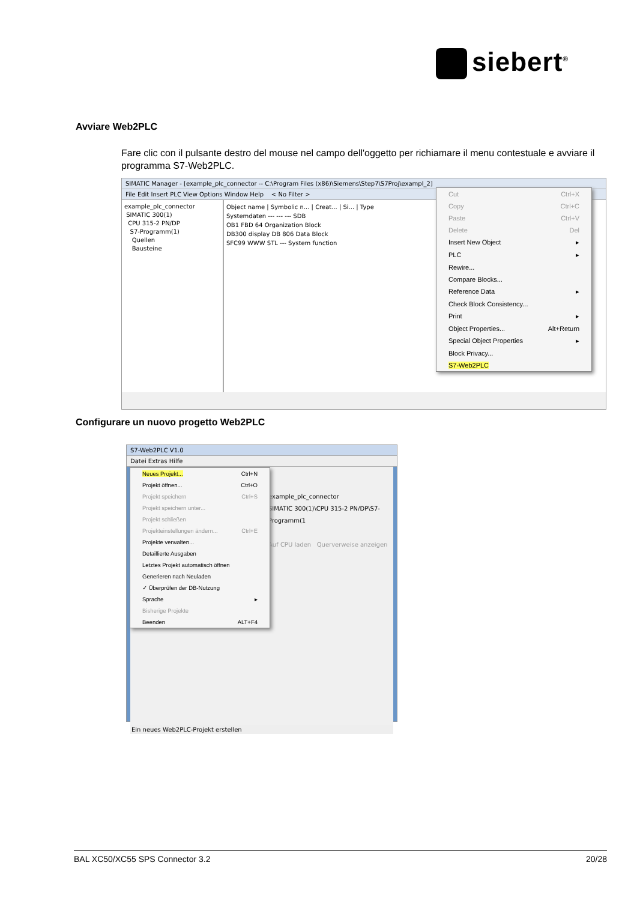siebert<sup>®</sup>
Avviare Web2PLC
Fare clic con il pulsante destro del mouse nel campo dell'oggetto per richiamare il menu contestuale e avviare il programma S7-Web2PLC.
SIMATIC Manager - [example_plc_connector -- C:\Program Files (x86)\Siemens\Step7\S7Proj\exampl_2]
File Edit Insert PLC View Options Window Help < No Filter >
example_plc_connector
SIMATIC 300(1)
CPU 315-2 PN/DP
S7-Programm(1)
Quellen
Bausteine
Object name | Symbolic n... | Creat... | Si... | Type
Systemdaten --- --- --- SDB
OB1 FBD 64 Organization Block
DB300 display DB 806 Data Block
SFC99 WWW STL --- System function
Cut Ctrl+X
Copy Ctrl+C
Paste Ctrl+V
Delete Del
Insert New Object ▸
PLC ▸
Rewire...
Compare Blocks...
Reference Data ▸
Check Block Consistency...
Print ▸
Object Properties... Alt+Return
Special Object Properties ▸
Block Privacy...
S7-Web2PLC
Configurare un nuovo progetto Web2PLC
S7-Web2PLC V1.0
Datei Extras Hilfe
example_plc_connector
SIMATIC 300(1)\CPU 315-2 PN/DP\S7-Programm(1
Auf CPU laden Querverweise anzeigen
Ein neues Web2PLC-Projekt erstellen
Neues Projekt... Ctrl+N
Projekt öffnen... Ctrl+O
Projekt speichern Ctrl+S
Projekt speichern unter...
Projekt schließen
Projekteinstellungen ändern... Ctrl+E
Projekte verwalten...
Detaillierte Ausgaben
Letztes Projekt automatisch öffnen
Generieren nach Neuladen
✓ Überprüfen der DB-Nutzung
Sprache ▸
Bisherige Projekte
Beenden ALT+F4
BAL XC50/XC55 SPS Connector 3.2 20/28